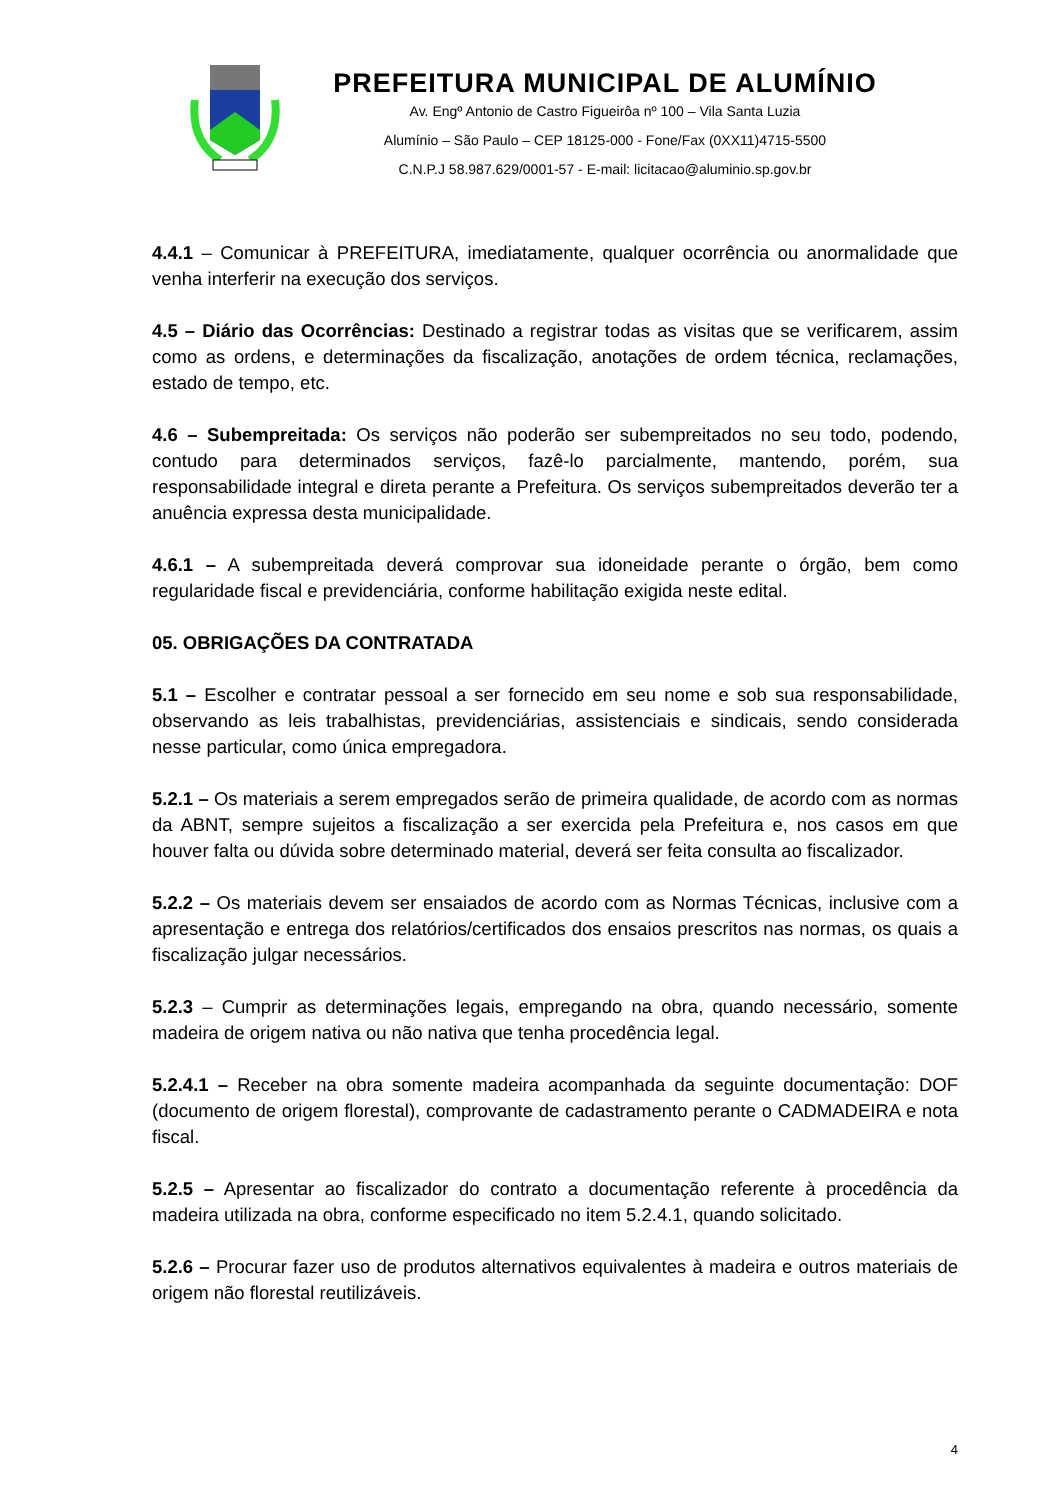PREFEITURA MUNICIPAL DE ALUMÍNIO
Av. Engº Antonio de Castro Figueirôa nº 100 – Vila Santa Luzia
Alumínio – São Paulo – CEP 18125-000 - Fone/Fax (0XX11)4715-5500
C.N.P.J 58.987.629/0001-57 - E-mail: licitacao@aluminio.sp.gov.br
4.4.1 – Comunicar à PREFEITURA, imediatamente, qualquer ocorrência ou anormalidade que venha interferir na execução dos serviços.
4.5 – Diário das Ocorrências: Destinado a registrar todas as visitas que se verificarem, assim como as ordens, e determinações da fiscalização, anotações de ordem técnica, reclamações, estado de tempo, etc.
4.6 – Subempreitada: Os serviços não poderão ser subempreitados no seu todo, podendo, contudo para determinados serviços, fazê-lo parcialmente, mantendo, porém, sua responsabilidade integral e direta perante a Prefeitura. Os serviços subempreitados deverão ter a anuência expressa desta municipalidade.
4.6.1 – A subempreitada deverá comprovar sua idoneidade perante o órgão, bem como regularidade fiscal e previdenciária, conforme habilitação exigida neste edital.
05. OBRIGAÇÕES DA CONTRATADA
5.1 – Escolher e contratar pessoal a ser fornecido em seu nome e sob sua responsabilidade, observando as leis trabalhistas, previdenciárias, assistenciais e sindicais, sendo considerada nesse particular, como única empregadora.
5.2.1 – Os materiais a serem empregados serão de primeira qualidade, de acordo com as normas da ABNT, sempre sujeitos a fiscalização a ser exercida pela Prefeitura e, nos casos em que houver falta ou dúvida sobre determinado material, deverá ser feita consulta ao fiscalizador.
5.2.2 – Os materiais devem ser ensaiados de acordo com as Normas Técnicas, inclusive com a apresentação e entrega dos relatórios/certificados dos ensaios prescritos nas normas, os quais a fiscalização julgar necessários.
5.2.3 – Cumprir as determinações legais, empregando na obra, quando necessário, somente madeira de origem nativa ou não nativa que tenha procedência legal.
5.2.4.1 – Receber na obra somente madeira acompanhada da seguinte documentação: DOF (documento de origem florestal), comprovante de cadastramento perante o CADMADEIRA e nota fiscal.
5.2.5 – Apresentar ao fiscalizador do contrato a documentação referente à procedência da madeira utilizada na obra, conforme especificado no item 5.2.4.1, quando solicitado.
5.2.6 – Procurar fazer uso de produtos alternativos equivalentes à madeira e outros materiais de origem não florestal reutilizáveis.
4